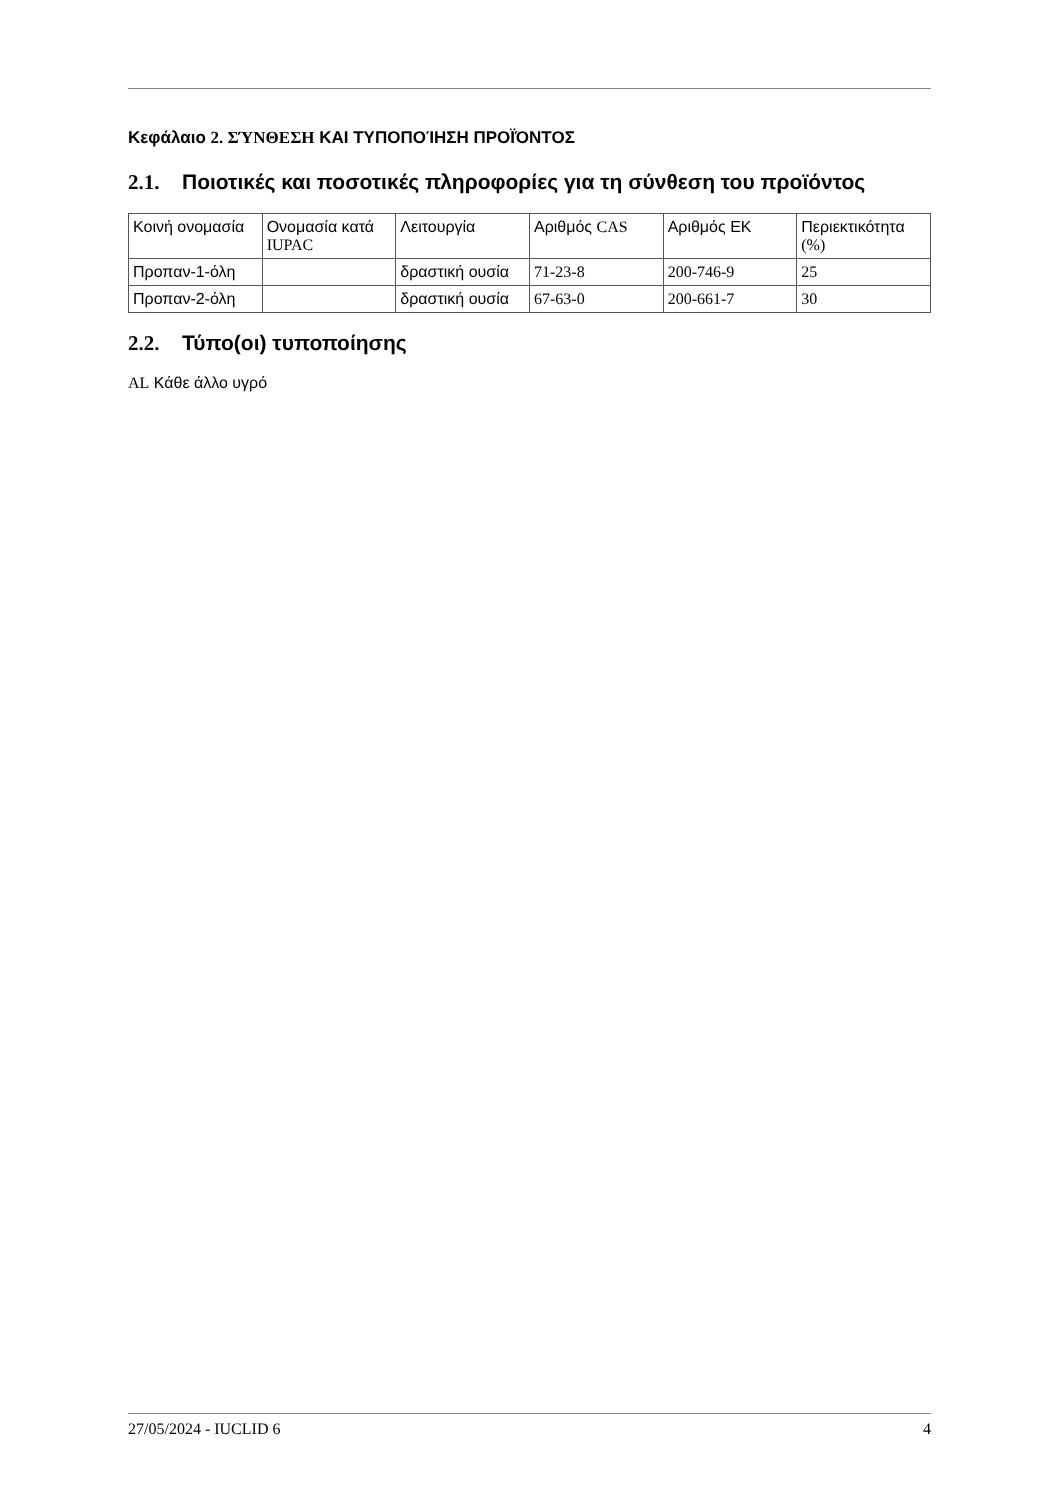Κεφάλαιο 2. ΣΎΝΘΕΣΗ ΚΑΙ ΤΥΠΟΠΟΊΗΣΗ ΠΡΟΪΌΝΤΟΣ
2.1. Ποιοτικές και ποσοτικές πληροφορίες για τη σύνθεση του προϊόντος
| Κοινή ονομασία | Ονομασία κατά IUPAC | Λειτουργία | Αριθμός CAS | Αριθμός ΕΚ | Περιεκτικότητα (%) |
| --- | --- | --- | --- | --- | --- |
| Προπαν-1-όλη | | δραστική ουσία | 71-23-8 | 200-746-9 | 25 |
| Προπαν-2-όλη | | δραστική ουσία | 67-63-0 | 200-661-7 | 30 |
2.2. Τύπο(οι) τυποποίησης
AL Κάθε άλλο υγρό
27/05/2024 - IUCLID 6 4